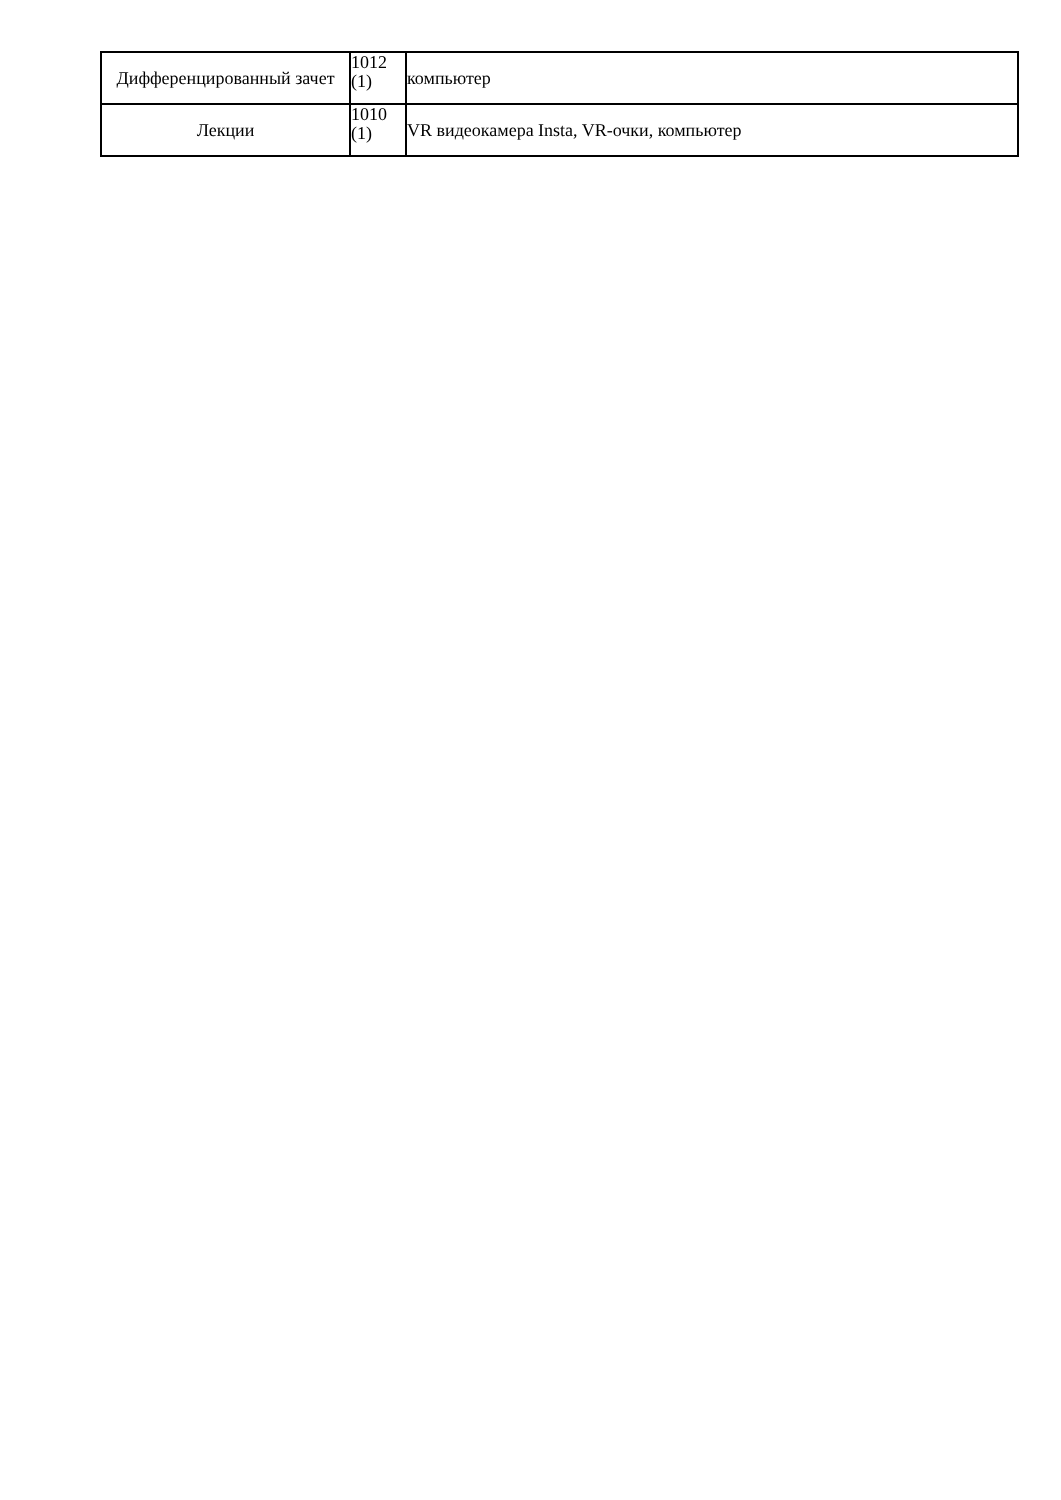| Дифференцированный зачет | 1012 (1) | компьютер |
| Лекции | 1010 (1) | VR видеокамера Insta, VR-очки, компьютер |